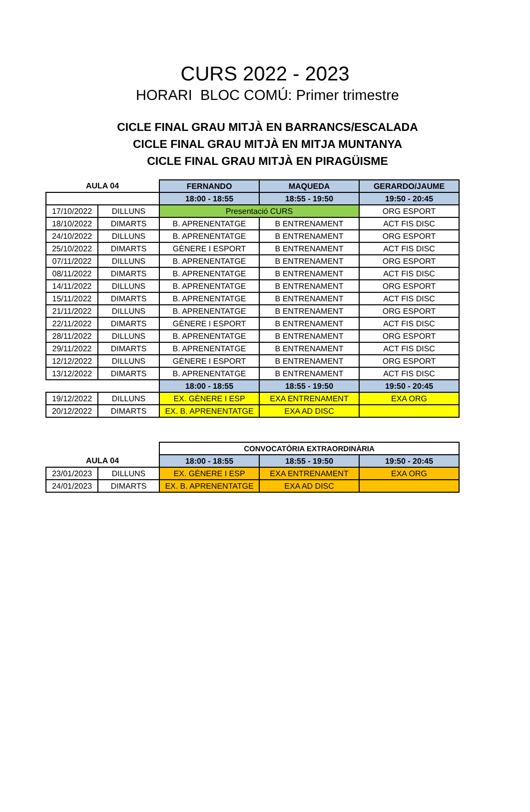CURS 2022 - 2023
HORARI BLOC COMÚ: Primer trimestre
CICLE FINAL GRAU MITJÀ EN BARRANCS/ESCALADA
CICLE FINAL GRAU MITJÀ EN MITJA MUNTANYA
CICLE FINAL GRAU MITJÀ EN PIRAGÜISME
| AULA 04 | | FERNANDO | MAQUEDA | GERARDO/JAUME |
| --- | --- | --- | --- | --- |
| | | 18:00 - 18:55 | 18:55 - 19:50 | 19:50 - 20:45 |
| 17/10/2022 | DILLUNS | Presentació CURS | | ORG ESPORT |
| 18/10/2022 | DIMARTS | B. APRENENTATGE | B ENTRENAMENT | ACT FIS DISC |
| 24/10/2022 | DILLUNS | B. APRENENTATGE | B ENTRENAMENT | ORG ESPORT |
| 25/10/2022 | DIMARTS | GÈNERE I ESPORT | B ENTRENAMENT | ACT FIS DISC |
| 07/11/2022 | DILLUNS | B. APRENENTATGE | B ENTRENAMENT | ORG ESPORT |
| 08/11/2022 | DIMARTS | B. APRENENTATGE | B ENTRENAMENT | ACT FIS DISC |
| 14/11/2022 | DILLUNS | B. APRENENTATGE | B ENTRENAMENT | ORG ESPORT |
| 15/11/2022 | DIMARTS | B. APRENENTATGE | B ENTRENAMENT | ACT FIS DISC |
| 21/11/2022 | DILLUNS | B. APRENENTATGE | B ENTRENAMENT | ORG ESPORT |
| 22/11/2022 | DIMARTS | GÈNERE I ESPORT | B ENTRENAMENT | ACT FIS DISC |
| 28/11/2022 | DILLUNS | B. APRENENTATGE | B ENTRENAMENT | ORG ESPORT |
| 29/11/2022 | DIMARTS | B. APRENENTATGE | B ENTRENAMENT | ACT FIS DISC |
| 12/12/2022 | DILLUNS | GÈNERE I ESPORT | B ENTRENAMENT | ORG ESPORT |
| 13/12/2022 | DIMARTS | B. APRENENTATGE | B ENTRENAMENT | ACT FIS DISC |
| | | 18:00 - 18:55 | 18:55 - 19:50 | 19:50 - 20:45 |
| 19/12/2022 | DILLUNS | EX. GÈNERE I ESP | EXA ENTRENAMENT | EXA ORG |
| 20/12/2022 | DIMARTS | EX. B. APRENENTATGE | EXA AD DISC | |
| | | CONVOCATÒRIA EXTRAORDINÀRIA | | |
| AULA 04 | | 18:00 - 18:55 | 18:55 - 19:50 | 19:50 - 20:45 |
| 23/01/2023 | DILLUNS | EX. GÈNERE I ESP | EXA ENTRENAMENT | EXA ORG |
| 24/01/2023 | DIMARTS | EX. B. APRENENTATGE | EXA AD DISC | |